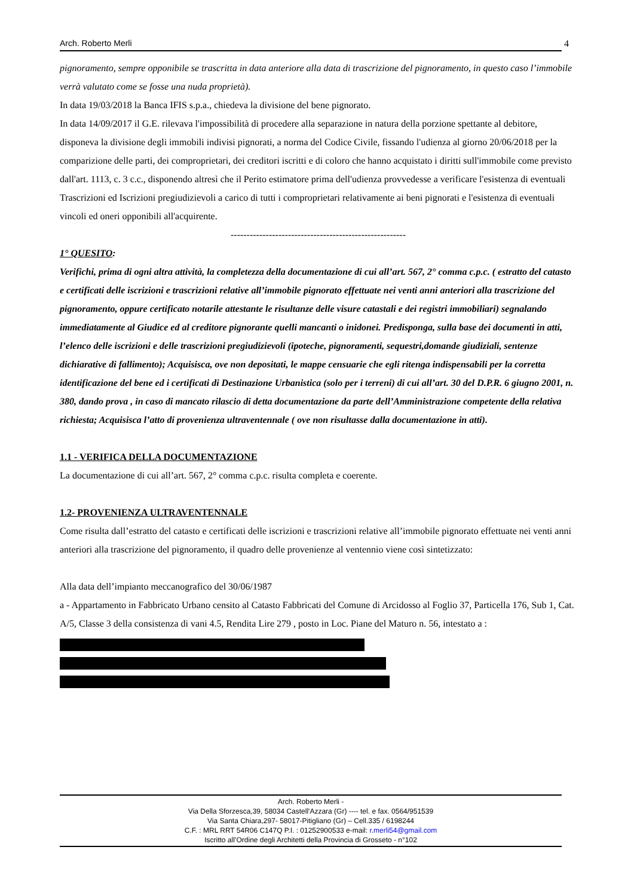Arch. Roberto Merli 4
pignoramento, sempre opponibile se trascritta in data anteriore alla data di trascrizione del pignoramento, in questo caso l’immobile verrà valutato come se fosse una nuda proprietà).
In data 19/03/2018 la Banca IFIS s.p.a., chiedeva la divisione del bene pignorato.
In data 14/09/2017 il G.E. rilevava l'impossibilità di procedere alla separazione in natura della porzione spettante al debitore, disponeva la divisione degli immobili indivisi pignorati, a norma del Codice Civile, fissando l'udienza al giorno 20/06/2018 per la comparizione delle parti, dei comproprietari, dei creditori iscritti e di coloro che hanno acquistato i diritti sull'immobile come previsto dall'art. 1113, c. 3 c.c., disponendo altresì che il Perito estimatore prima dell'udienza provvedesse a verificare l'esistenza di eventuali Trascrizioni ed Iscrizioni pregiudizievoli a carico di tutti i comproprietari relativamente ai beni pignorati e l'esistenza di eventuali vincoli ed oneri opponibili all'acquirente.
-------------------------------------------------------
1° QUESITO:
Verifichi, prima di ogni altra attività, la completezza della documentazione di cui all’art. 567, 2° comma c.p.c. ( estratto del catasto e certificati delle iscrizioni e trascrizioni relative all’immobile pignorato effettuate nei venti anni anteriori alla trascrizione del pignoramento, oppure certificato notarile attestante le risultanze delle visure catastali e dei registri immobiliari) segnalando immediatamente al Giudice ed al creditore pignorante quelli mancanti o inidonei. Predisponga, sulla base dei documenti in atti, l’elenco delle iscrizioni e delle trascrizioni pregiudizievoli (ipoteche, pignoramenti, sequestri,domande giudiziali, sentenze dichiarative di fallimento); Acquisisca, ove non depositati, le mappe censuarie che egli ritenga indispensabili per la corretta identificazione del bene ed i certificati di Destinazione Urbanistica (solo per i terreni) di cui all’art. 30 del D.P.R. 6 giugno 2001, n. 380, dando prova , in caso di mancato rilascio di detta documentazione da parte dell’Amministrazione competente della relativa richiesta; Acquisisca l’atto di provenienza ultraventennale ( ove non risultasse dalla documentazione in atti).
1.1 - VERIFICA DELLA DOCUMENTAZIONE
La documentazione di cui all’art. 567, 2° comma c.p.c. risulta completa e coerente.
1.2- PROVENIENZA ULTRAVENTENNALE
Come risulta dall’estratto del catasto e certificati delle iscrizioni e trascrizioni relative all’immobile pignorato effettuate nei venti anni anteriori alla trascrizione del pignoramento, il quadro delle provenienze al ventennio viene così sintetizzato:
Alla data dell’impianto meccanografico del 30/06/1987
a - Appartamento in Fabbricato Urbano censito al Catasto Fabbricati del Comune di Arcidosso al Foglio 37, Particella 176, Sub 1, Cat. A/5, Classe 3 della consistenza di vani 4.5, Rendita Lire 279 , posto in Loc. Piane del Maturo n. 56, intestato a :
Arch. Roberto Merli -
Via Della Sforzesca,39, 58034 Castell'Azzara (Gr) ---- tel. e fax. 0564/951539
Via Santa Chiara,297- 58017-Pitigliano (Gr) – Cell.335 / 6198244
C.F. : MRL RRT 54R06 C147Q P.I. : 01252900533 e-mail: r.merli54@gmail.com
Iscritto all’Ordine degli Architetti della Provincia di Grosseto - n°102